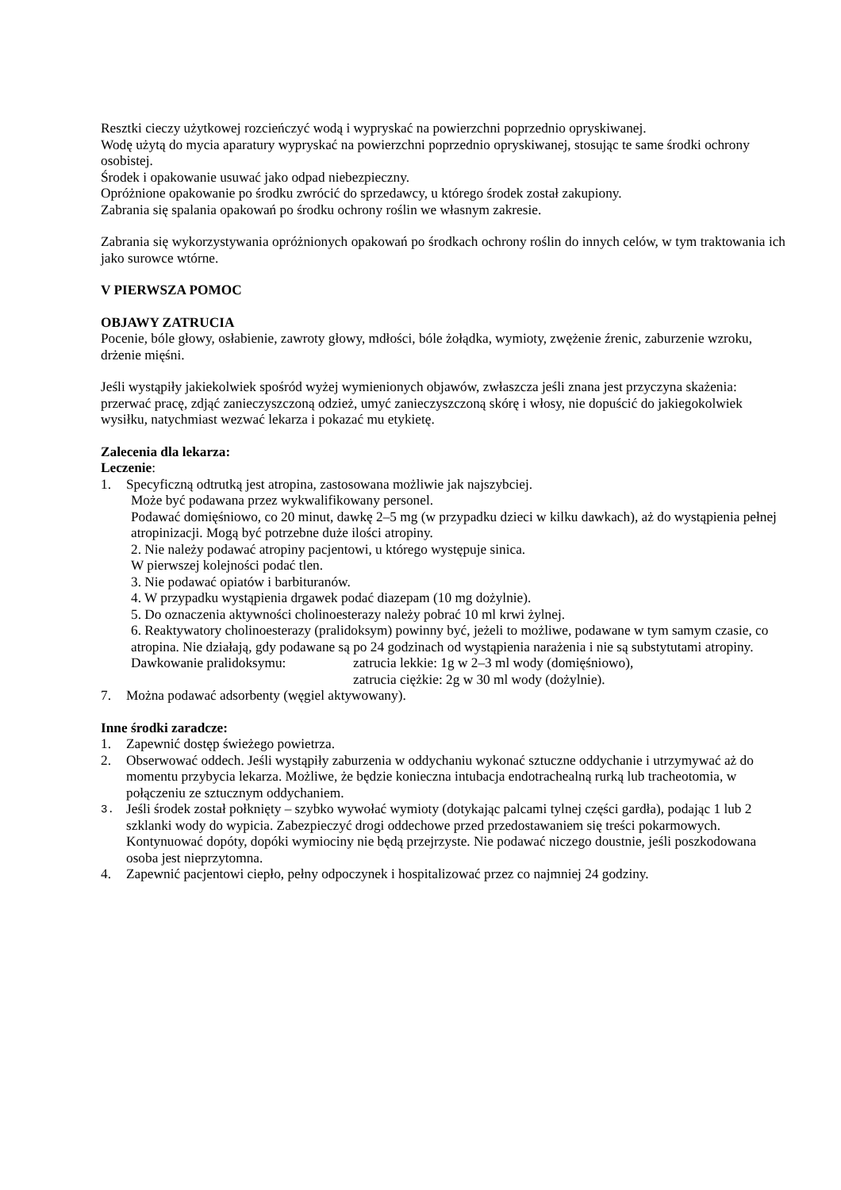Resztki cieczy użytkowej rozcieńczyć wodą i wypryskać na powierzchni poprzednio opryskiwanej.
Wodę użytą do mycia aparatury wypryskać na powierzchni poprzednio opryskiwanej, stosując te same środki ochrony osobistej.
Środek i opakowanie usuwać jako odpad niebezpieczny.
Opróżnione opakowanie po środku zwrócić do sprzedawcy, u którego środek został zakupiony.
Zabrania się spalania opakowań po środku ochrony roślin we własnym zakresie.
Zabrania się wykorzystywania opróżnionych opakowań po środkach ochrony roślin do innych celów, w tym traktowania ich jako surowce wtórne.
V PIERWSZA POMOC
OBJAWY ZATRUCIA
Pocenie, bóle głowy, osłabienie, zawroty głowy, mdłości, bóle żołądka, wymioty, zwężenie źrenic, zaburzenie wzroku, drżenie mięśni.
Jeśli wystąpiły jakiekolwiek spośród wyżej wymienionych objawów, zwłaszcza jeśli znana jest przyczyna skażenia: przerwać pracę, zdjąć zanieczyszczoną odzież, umyć zanieczyszczoną skórę i włosy, nie dopuścić do jakiegokolwiek wysiłku, natychmiast wezwać lekarza i pokazać mu etykietę.
Zalecenia dla lekarza:
Leczenie:
1. Specyficzną odtrutką jest atropina, zastosowana możliwie jak najszybciej.
Może być podawana przez wykwalifikowany personel.
Podawać domięśniowo, co 20 minut, dawkę 2–5 mg (w przypadku dzieci w kilku dawkach), aż do wystąpienia pełnej atropinizacji. Mogą być potrzebne duże ilości atropiny.
2. Nie należy podawać atropiny pacjentowi, u którego występuje sinica.
W pierwszej kolejności podać tlen.
3. Nie podawać opiatów i barbituranów.
4. W przypadku wystąpienia drgawek podać diazepam (10 mg dożylnie).
5. Do oznaczenia aktywności cholinoesterazy należy pobrać 10 ml krwi żylnej.
6. Reaktywatory cholinoesterazy (pralidoksym) powinny być, jeżeli to możliwe, podawane w tym samym czasie, co atropina. Nie działają, gdy podawane są po 24 godzinach od wystąpienia narażenia i nie są substytutami atropiny.
Dawkowanie pralidoksymu: zatrucia lekkie: 1g w 2–3 ml wody (domięśniowo),
zatrucia ciężkie: 2g w 30 ml wody (dożylnie).
7. Można podawać adsorbenty (węgiel aktywowany).
Inne środki zaradcze:
1. Zapewnić dostęp świeżego powietrza.
2. Obserwować oddech. Jeśli wystąpiły zaburzenia w oddychaniu wykonać sztuczne oddychanie i utrzymywać aż do momentu przybycia lekarza. Możliwe, że będzie konieczna intubacja endotrachealną rurką lub tracheotomia, w połączeniu ze sztucznym oddychaniem.
3. Jeśli środek został połknięty – szybko wywołać wymioty (dotykając palcami tylnej części gardła), podając 1 lub 2 szklanki wody do wypicia. Zabezpieczyć drogi oddechowe przed przedostawaniem się treści pokarmowych. Kontynuować dopóty, dopóki wymiociny nie będą przejrzyste. Nie podawać niczego doustnie, jeśli poszkodowana osoba jest nieprzytomna.
4. Zapewnić pacjentowi ciepło, pełny odpoczynek i hospitalizować przez co najmniej 24 godziny.